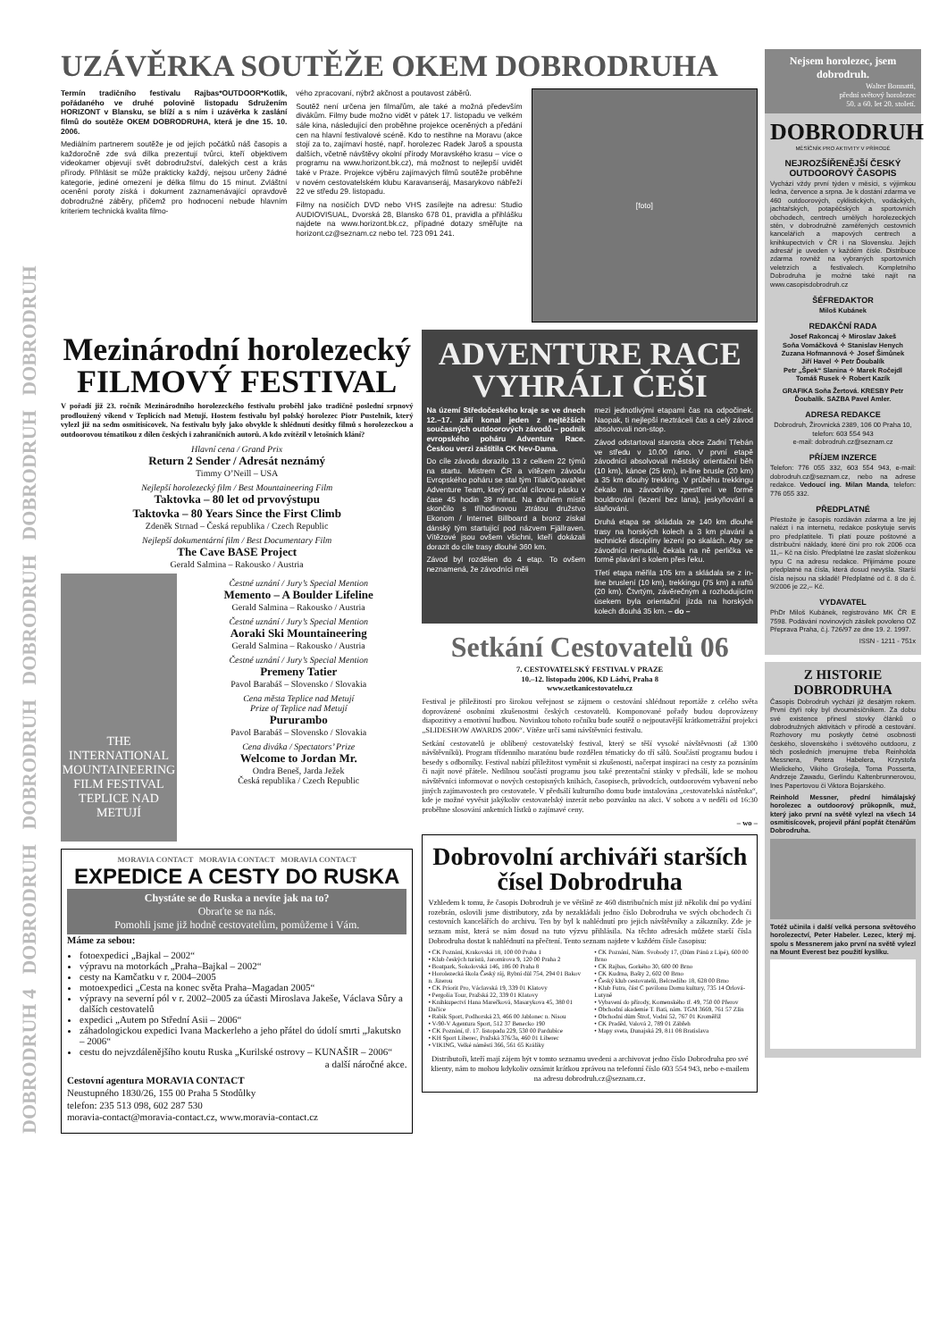DOBRODRUH 4 DOBRODRUH DOBRODRUH DOBRODRUH DOBRODRUH DOBRODRUH
UZÁVĚRKA SOUTĚŽE OKEM DOBRODRUHA
Termín tradičního festivalu Rajbas*OUTDOOR*Kotlík, pořádaného ve druhé polovině listopadu Sdružením HORIZONT v Blansku, se blíží a s ním i uzávěrka k zaslání filmů do soutěže OKEM DOBRODRUHA, která je dne 15. 10. 2006.
Mediálním partnerem soutěže je od jejích počátků náš časopis a každoročně zde svá dílka prezentují tvůrci, kteří objektivem videokamer objevují svět dobrodružství, dalekých cest a krás přírody. Přihlásit se může prakticky každý, nejsou určeny žádné kategorie, jediné omezení je délka filmu do 15 minut. Zvláštní ocenění poroty získá i dokument zaznamenávající opravdově dobrodružné záběry, přičemž pro hodnocení nebude hlavním kriteriem technická kvalita filmo-
vého zpracovaní, nýbrž akčnost a poutavost záběrů.
Soutěž není určena jen filmařům, ale také a možná především divákům. Filmy bude možno vidět v pátek 17. listopadu ve velkém sále kina, následující den proběhne projekce oceněných a předání cen na hlavní festivalové scéně. Kdo to nestihne na Moravu (akce stojí za to, zajímaví hosté, např. horolezec Radek Jaroš a spousta dalších, včetně návštěvy okolní přírody Moravského krasu – více o programu na www.horizont.bk.cz), má možnost to nejlepší uvidět také v Praze. Projekce výběru zajímavých filmů soutěže proběhne v novém cestovatelském klubu Karavanseráj, Masarykovo nábřeží 22 ve středu 29. listopadu.
Filmy na nosičích DVD nebo VHS zasílejte na adresu: Studio AUDIOVISUAL, Dvorská 28, Blansko 678 01, pravidla a přihlášku najdete na www.horizont.bk.cz, případné dotazy směřujte na horizont.cz@seznam.cz nebo tel. 723 091 241.
[foto]
Mezinárodní horolezecký FILMOVÝ FESTIVAL
V pořadí již 23. ročník Mezinárodního horolezeckého festivalu proběhl jako tradičně poslední srpnový prodloužený víkend v Teplicích nad Metují. Hostem festivalu byl polský horolezec Piotr Pustelnik, který vylezl již na sedm osmitisícovek. Na festivalu byly jako obvykle k shlédnutí desítky filmů s horolezeckou a outdoorovou tématikou z dílen českých i zahraničních autorů. A kdo zvítězil v letošních klání?
Hlavní cena / Grand Prix
Return 2 Sender / Adresát neznámý
Timmy O’Neill – USA
Nejlepší horolezecký film / Best Mountaineering Film
Taktovka – 80 let od prvovýstupu
Taktovka – 80 Years Since the First Climb
Zdeněk Strnad – Česká republika / Czech Republic
Nejlepší dokumentární film / Best Documentary Film
The Cave BASE Project
Gerald Salmina – Rakousko / Austria
THE INTERNATIONAL MOUNTAINEERING FILM FESTIVAL TEPLICE NAD METUJÍ
Čestné uznání / Jury’s Special Mention
Memento – A Boulder Lifeline
Gerald Salmina – Rakousko / Austria
Čestné uznání / Jury’s Special Mention
Aoraki Ski Mountaineering
Gerald Salmina – Rakousko / Austria
Čestné uznání / Jury’s Special Mention
Premeny Tatier
Pavol Barabáš – Slovensko / Slovakia
Cena města Teplice nad Metují
Prize of Teplice nad Metují
Pururambo
Pavol Barabáš – Slovensko / Slovakia
Cena diváka / Spectators’ Prize
Welcome to Jordan Mr.
Ondra Beneš, Jarda Ježek
Česká republika / Czech Republic
MORAVIA CONTACT MORAVIA CONTACT MORAVIA CONTACT
EXPEDICE A CESTY DO RUSKA
Chystáte se do Ruska a nevíte jak na to?
Obraťte se na nás.
Pomohli jsme již hodně cestovatelům, pomůžeme i Vám.
Máme za sebou:
fotoexpedici „Bajkal – 2002“
výpravu na motorkách „Praha–Bajkal – 2002“
cesty na Kamčatku v r. 2004–2005
motoexpedici „Cesta na konec světa Praha–Magadan 2005“
výpravy na severní pól v r. 2002–2005 za účasti Miroslava Jakeše, Václava Sůry a dalších cestovatelů
expedici „Autem po Střední Asii – 2006“
záhadologickou expedici Ivana Mackerleho a jeho přátel do údolí smrti „Jakutsko – 2006“
cestu do nejvzdálenějšího koutu Ruska „Kurilské ostrovy – KUNAŠIR – 2006“
a další náročné akce.
Cestovní agentura MORAVIA CONTACT
Neustupného 1830/26, 155 00 Praha 5 Stodůlky
telefon: 235 513 098, 602 287 530
moravia-contact@moravia-contact.cz, www.moravia-contact.cz
ADVENTURE RACE VYHRÁLI ČEŠI
Na území Středočeského kraje se ve dnech 12.–17. září konal jeden z nejtěžších současných outdoorových závodů – podnik evropského poháru Adventure Race. Českou verzi zaštítila CK Nev-Dama.
Do cíle závodu dorazilo 13 z celkem 22 týmů na startu. Mistrem ČR a vítězem závodu Evropského poháru se stal tým Tilak/OpavaNet Adventure Team, který proťal cílovou pásku v čase 45 hodin 39 minut. Na druhém místě skončilo s tříhodinovou ztrátou družstvo Ekonom / Internet Billboard a bronz získal dánský tým startující pod názvem Fjällraven. Vítězové jsou ovšem všichni, kteří dokázali dorazit do cíle trasy dlouhé 360 km.
Závod byl rozdělen do 4 etap. To ovšem neznamená, že závodníci měli
mezi jednotlivými etapami čas na odpočinek. Naopak, ti nejlepší neztráceli čas a celý závod absolvovali non-stop.
Závod odstartoval starosta obce Zadní Třebán ve středu v 10.00 ráno. V první etapě závodníci absolvovali městský orientační běh (10 km), kánoe (25 km), in-line brusle (20 km) a 35 km dlouhý trekking. V průběhu trekkingu čekalo na závodníky zpestření ve formě bouldrování (lezení bez lana), jeskyňování a slaňování.
Druhá etapa se skládala ze 140 km dlouhé trasy na horských kolech a 3 km plavání a technické disciplíny lezení po skalách. Aby se závodníci nenudili, čekala na ně perlička ve formě plavání s kolem přes řeku.
Třetí etapa měřila 105 km a skládala se z in-line bruslení (10 km), trekkingu (75 km) a raftů (20 km). Čtvrtým, závěrečným a rozhodujícím úsekem byla orientační jízda na horských kolech dlouhá 35 km. – do –
Setkání Cestovatelů 06
7. CESTOVATELSKÝ FESTIVAL V PRAZE
10.–12. listopadu 2006, KD Ládví, Praha 8
www.setkanicestovatelu.cz
Festival je příležitostí pro širokou veřejnost se zájmem o cestování shlédnout reportáže z celého světa doprovázené osobními zkušenostmi českých cestovatelů. Komponované pořady budou doprovázeny diapozitivy a emotivní hudbou. Novinkou tohoto ročníku bude soutěž o nejpoutavější krátkometrážní projekci „SLIDESHOW AWARDS 2006“. Vítěze určí sami návštěvníci festivalu.
Setkání cestovatelů je oblíbený cestovatelský festival, který se těší vysoké návštěvnosti (až 1300 návštěvníků). Program třídenního maratónu bude rozdělen tématicky do tří sálů. Součástí programu budou i besedy s odborníky. Festival nabízí příležitost vyměnit si zkušenosti, načerpat inspiraci na cesty za poznáním či najít nové přátele. Nedílnou součástí programu jsou také prezentační stánky v předsálí, kde se mohou návštěvníci informovat o nových cestopisných knihách, časopisech, průvodcích, outdoorovém vybavení nebo jiných zajímavostech pro cestovatele. V předsálí kulturního domu bude instalována „cestovatelská nástěnka“, kde je možné vyvěsit jakýkoliv cestovatelský inzerát nebo pozvánku na akci. V sobotu a v neděli od 16:30 proběhne slosování anketních lístků o zajímavé ceny.
– wo –
Dobrovolní archiváři starších čísel Dobrodruha
Vzhledem k tomu, že časopis Dobrodruh je ve většině ze 460 distribučních míst již několik dní po vydání rozebrán, oslovili jsme distributory, zda by nezakládali jedno číslo Dobrodruha ve svých obchodech či cestovních kancelářích do archivu. Ten by byl k nahlédnutí pro jejich návštěvníky a zákazníky. Zde je seznam míst, která se nám dosud na tuto výzvu přihlásila. Na těchto adresách můžete starší čísla Dobrodruha dostat k nahlédnutí na přečtení. Tento seznam najdete v každém čísle časopisu:
• CK Poznání, Krakovská 18, 100 00 Praha 1
• Klub českých turistů, Jaromírova 9, 120 00 Praha 2
• Boatpark, Sokolovská 146, 186 00 Praha 8
• Horolezecká škola Český ráj, Rybní důl 754, 294 01 Bakov n. Jizerou
• CK Priorit Pro, Václavská 19, 339 01 Klatovy
• Pergolia Tour, Pražská 22, 339 01 Klatovy
• Knihkupectví Hana Marečková, Masarykova 45, 380 01 Dačice
• Rabik Sport, Podhorská 23, 466 00 Jablonec n. Nisou
• V-90-V Agentura Sport, 512 37 Benecko 190
• CK Poznání, tř. 17. listopadu 229, 530 00 Pardubice
• KH Sport Liberec, Pražská 376/3a, 460 01 Liberec
• VIKING, Velké náměstí 366, 561 65 Králíky
• CK Poznání, Nám. Svobody 17, (Dům Pánů z Lipé), 600 00 Brno
• CK Rajbas, Gorkého 30, 600 00 Brno
• CK Kudrna, Bašty 2, 602 00 Brno
• Český klub cestovatelů, Belcrediho 18, 628 00 Brno
• Klub Futra, část C pavilonu Domu kultury, 735 14 Orlová-Lutyně
• Vybavení do přírody, Komenského tř. 49, 750 00 Přerov
• Obchodní akademie T. Bati, nám. TGM 3669, 761 57 Zlín
• Obchodní dům Štrof, Vodní 52, 767 01 Kroměříž
• CK Praděd, Valová 2, 789 01 Zábřeh
• Mapy sveta, Dunajská 29, 811 08 Bratislava
Distributoři, kteří mají zájem být v tomto seznamu uvedeni a archivovat jedno číslo Dobrodruha pro své klienty, nám to mohou kdykoliv oznámit krátkou zprávou na telefonní číslo 603 554 943, nebo e-mailem na adresu dobrodruh.cz@seznam.cz.
Nejsem horolezec, jsem dobrodruh.
Walter Bonnatti,
přední světový horolezec
50. a 60. let 20. století.
DOBRODRUH
MĚSÍČNÍK PRO AKTIVITY V PŘÍRODĚ
NEJROZŠÍŘENĚJŠÍ ČESKÝ OUTDOOROVÝ ČASOPIS
Vychází vždy první týden v měsíci, s výjimkou ledna, července a srpna. Je k dostání zdarma ve 460 outdoorových, cyklistických, vodáckých, jachtařských, potapěčských a sportovních obchodech, centrech umělých horolezeckých stěn, v dobrodružně zaměřených cestovních kancelářích a mapových centrech a knihkupectvích v ČR i na Slovensku. Jejich adresář je uveden v každém čísle. Distribuce zdarma rovněž na vybraných sportovních veletrzích a festivalech. Kompletního Dobrodruha je možné také najít na www.casopisdobrodruh.cz
ŠÉFREDAKTOR
Miloš Kubánek
REDAKČNÍ RADA
Josef Rakoncaj ✧ Miroslav Jakeš
Soňa Vomáčková ✧ Stanislav Henych
Zuzana Hofmannová ✧ Josef Šimůnek
Jiří Havel ✧ Petr Ďoubalík
Petr „Špek“ Slanina ✧ Marek Ročejdl
Tomáš Rusek ✧ Robert Kazík
GRAFIKA Soňa Žertová. KRESBY Petr Ďoubalík. SAZBA Pavel Amler.
ADRESA REDAKCE
Dobrodruh, Žirovnická 2389, 106 00 Praha 10, telefon: 603 554 943
e-mail: dobrodruh.cz@seznam.cz
PŘÍJEM INZERCE
Telefon: 776 055 332, 603 554 943, e-mail: dobrodruh.cz@seznam.cz, nebo na adrese redakce. Vedoucí ing. Milan Manda, telefon: 776 055 332.
PŘEDPLATNÉ
Přestože je časopis rozdáván zdarma a lze jej nalézt i na internetu, redakce poskytuje servis pro předplatitele. Ti platí pouze poštovné a distribuční náklady, které činí pro rok 2006 cca 11,– Kč na číslo. Předplatné lze zaslat složenkou typu C na adresu redakce. Přijímáme pouze předplatné na čísla, která dosud nevyšla. Starší čísla nejsou na skladě! Předplatné od č. 8 do č. 9/2006 je 22,– Kč.
VYDAVATEL
PhDr Miloš Kubánek, registrováno MK ČR E 7598. Podávání novinových zásilek povoleno OZ Přeprava Praha, č.j. 726/97 ze dne 19. 2. 1997.
ISSN - 1211 - 751x
Z HISTORIE DOBRODRUHA
Časopis Dobrodruh vychází již desátým rokem. První čtyři roky byl dvouměsíčníkem. Za dobu své existence přinesl stovky článků o dobrodružných aktivitách v přírodě a cestování. Rozhovory mu poskytly četné osobnosti českého, slovenského i světového outdooru, z těch posledních jmenujme třeba Reinholda Messnera, Petera Habelera, Krzystofa Wielickeho, Vikiho Grošejla, Toma Posserta, Andrzeje Zawadu, Gerlindu Kaltenbrunnerovou, Ines Papertovou či Viktora Bojarského.
Reinhold Messner, přední himálajský horolezec a outdoorový průkopník, muž, který jako první na světě vylezl na všech 14 osmitisícovek, projevil přání popřát čtenářům Dobrodruha.
Totéž učinila i další velká persona světového horolezectví, Peter Habeler. Lezec, který mj. spolu s Messnerem jako první na světě vylezl na Mount Everest bez použití kyslíku.